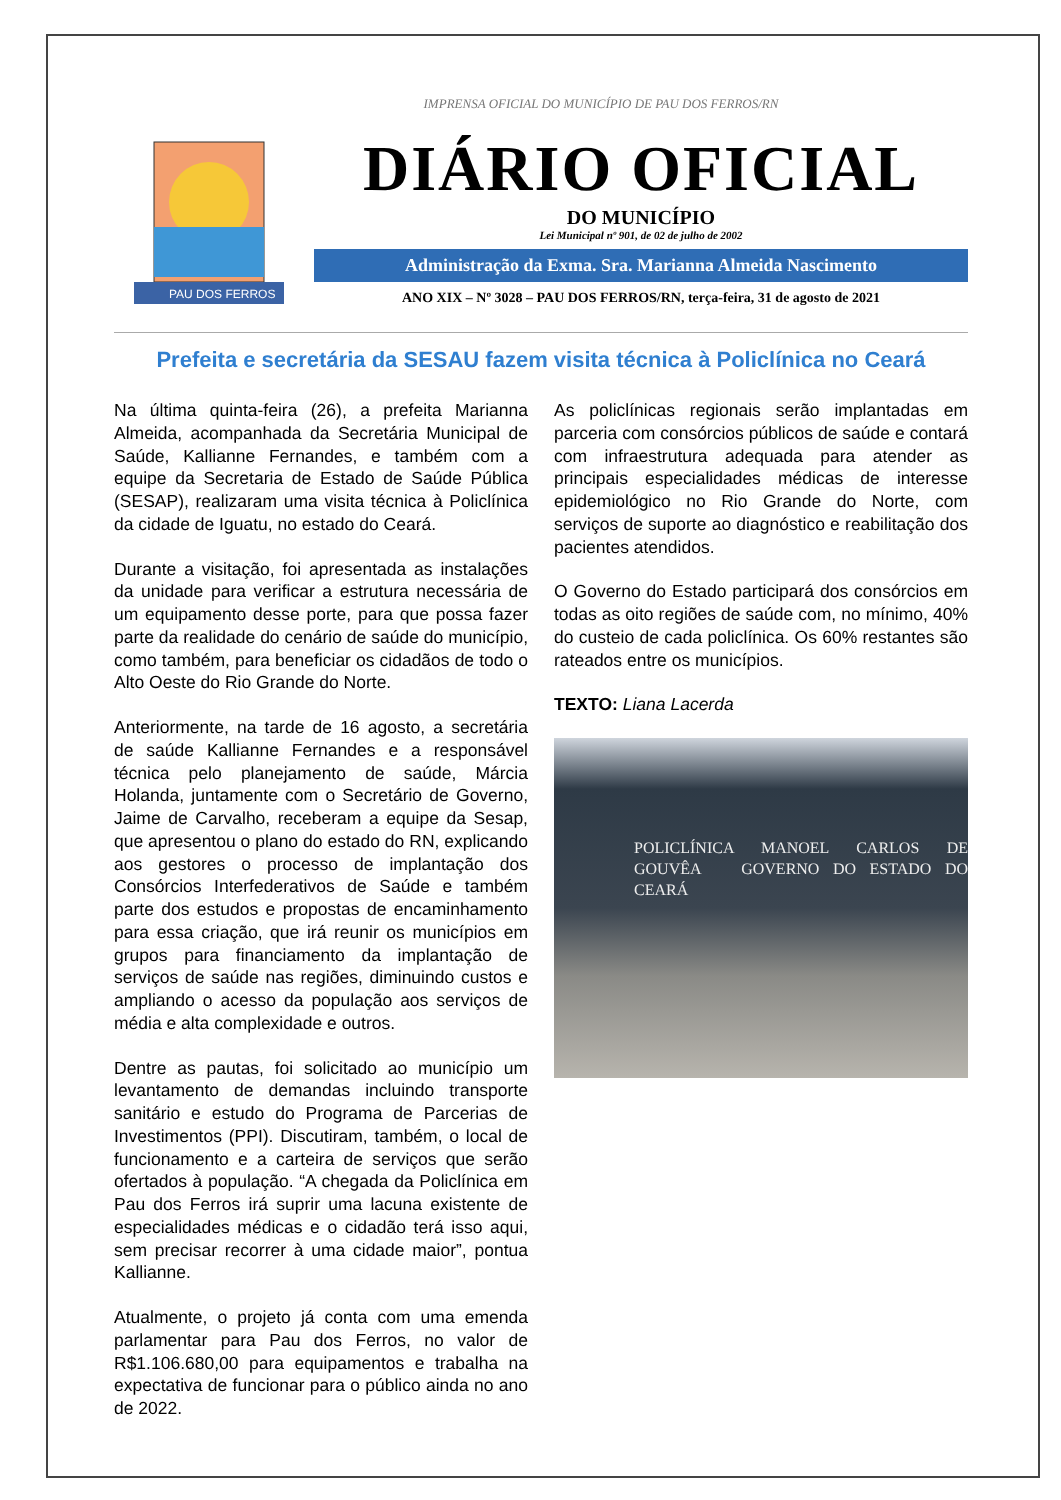IMPRENSA OFICIAL DO MUNICÍPIO DE PAU DOS FERROS/RN
PAU DOS FERROS
DIÁRIO OFICIAL
DO MUNICÍPIO
Lei Municipal nº 901, de 02 de julho de 2002
Administração da Exma. Sra. Marianna Almeida Nascimento
ANO XIX – Nº 3028 – PAU DOS FERROS/RN, terça-feira, 31 de agosto de 2021
Prefeita e secretária da SESAU fazem visita técnica à Policlínica no Ceará
Na última quinta-feira (26), a prefeita Marianna Almeida, acompanhada da Secretária Municipal de Saúde, Kallianne Fernandes, e também com a equipe da Secretaria de Estado de Saúde Pública (SESAP), realizaram uma visita técnica à Policlínica da cidade de Iguatu, no estado do Ceará.
Durante a visitação, foi apresentada as instalações da unidade para verificar a estrutura necessária de um equipamento desse porte, para que possa fazer parte da realidade do cenário de saúde do município, como também, para beneficiar os cidadãos de todo o Alto Oeste do Rio Grande do Norte.
Anteriormente, na tarde de 16 agosto, a secretária de saúde Kallianne Fernandes e a responsável técnica pelo planejamento de saúde, Márcia Holanda, juntamente com o Secretário de Governo, Jaime de Carvalho, receberam a equipe da Sesap, que apresentou o plano do estado do RN, explicando aos gestores o processo de implantação dos Consórcios Interfederativos de Saúde e também parte dos estudos e propostas de encaminhamento para essa criação, que irá reunir os municípios em grupos para financiamento da implantação de serviços de saúde nas regiões, diminuindo custos e ampliando o acesso da população aos serviços de média e alta complexidade e outros.
Dentre as pautas, foi solicitado ao município um levantamento de demandas incluindo transporte sanitário e estudo do Programa de Parcerias de Investimentos (PPI). Discutiram, também, o local de funcionamento e a carteira de serviços que serão ofertados à população. “A chegada da Policlínica em Pau dos Ferros irá suprir uma lacuna existente de especialidades médicas e o cidadão terá isso aqui, sem precisar recorrer à uma cidade maior”, pontua Kallianne.
Atualmente, o projeto já conta com uma emenda parlamentar para Pau dos Ferros, no valor de R$1.106.680,00 para equipamentos e trabalha na expectativa de funcionar para o público ainda no ano de 2022.
As policlínicas regionais serão implantadas em parceria com consórcios públicos de saúde e contará com infraestrutura adequada para atender as principais especialidades médicas de interesse epidemiológico no Rio Grande do Norte, com serviços de suporte ao diagnóstico e reabilitação dos pacientes atendidos.
O Governo do Estado participará dos consórcios em todas as oito regiões de saúde com, no mínimo, 40% do custeio de cada policlínica. Os 60% restantes são rateados entre os municípios.
TEXTO: Liana Lacerda
POLICLÍNICA MANOEL CARLOS DE GOUVÊA GOVERNO DO ESTADO DO CEARÁ